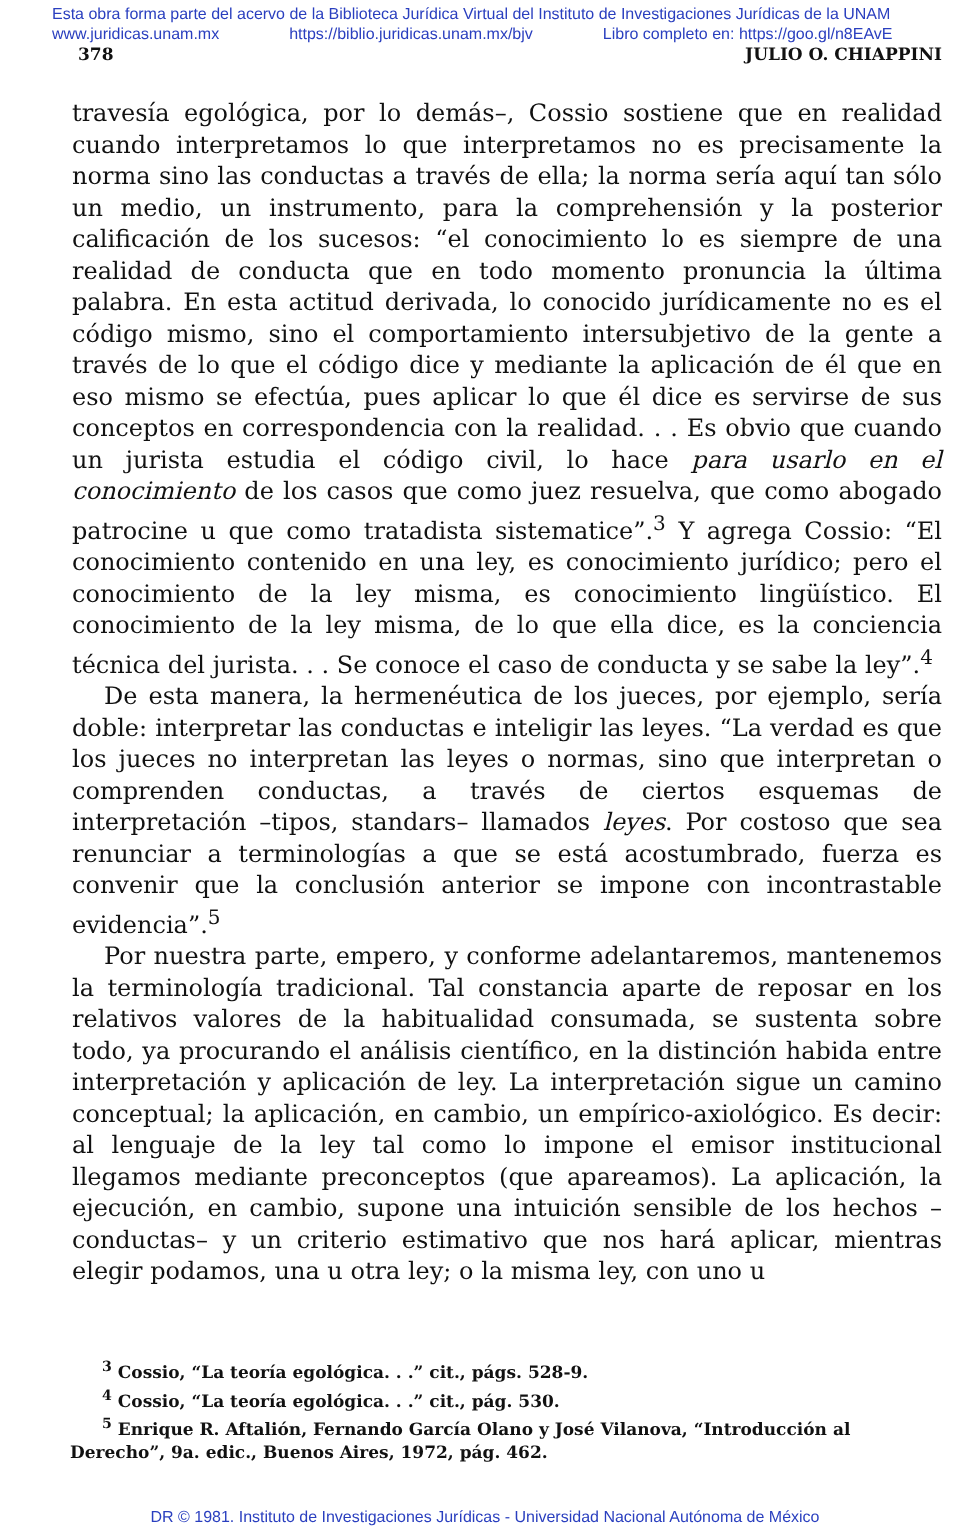Esta obra forma parte del acervo de la Biblioteca Jurídica Virtual del Instituto de Investigaciones Jurídicas de la UNAM
www.juridicas.unam.mx https://biblio.juridicas.unam.mx/bjv Libro completo en: https://goo.gl/n8EAvE
378 JULIO O. CHIAPPINI
travesía egológica, por lo demás–, Cossio sostiene que en realidad cuando interpretamos lo que interpretamos no es precisamente la norma sino las conductas a través de ella; la norma sería aquí tan sólo un medio, un instrumento, para la comprehensión y la posterior calificación de los sucesos: “el conocimiento lo es siempre de una realidad de conducta que en todo momento pronuncia la última palabra. En esta actitud derivada, lo conocido jurídicamente no es el código mismo, sino el comportamiento intersubjetivo de la gente a través de lo que el código dice y mediante la aplicación de él que en eso mismo se efectúa, pues aplicar lo que él dice es servirse de sus conceptos en correspondencia con la realidad. . . Es obvio que cuando un jurista estudia el código civil, lo hace para usarlo en el conocimiento de los casos que como juez resuelva, que como abogado patrocine u que como tratadista sistematice”.<sup>3</sup> Y agrega Cossio: “El conocimiento contenido en una ley, es conocimiento jurídico; pero el conocimiento de la ley misma, es conocimiento lingüístico. El conocimiento de la ley misma, de lo que ella dice, es la conciencia técnica del jurista. . . Se conoce el caso de conducta y se sabe la ley”.<sup>4</sup>
De esta manera, la hermenéutica de los jueces, por ejemplo, sería doble: interpretar las conductas e inteligir las leyes. “La verdad es que los jueces no interpretan las leyes o normas, sino que interpretan o comprenden conductas, a través de ciertos esquemas de interpretación –tipos, standars– llamados leyes. Por costoso que sea renunciar a terminologías a que se está acostumbrado, fuerza es convenir que la conclusión anterior se impone con incontrastable evidencia”.<sup>5</sup>
Por nuestra parte, empero, y conforme adelantaremos, mantenemos la terminología tradicional. Tal constancia aparte de reposar en los relativos valores de la habitualidad consumada, se sustenta sobre todo, ya procurando el análisis científico, en la distinción habida entre interpretación y aplicación de ley. La interpretación sigue un camino conceptual; la aplicación, en cambio, un empírico-axiológico. Es decir: al lenguaje de la ley tal como lo impone el emisor institucional llegamos mediante preconceptos (que apareamos). La aplicación, la ejecución, en cambio, supone una intuición sensible de los hechos –conductas– y un criterio estimativo que nos hará aplicar, mientras elegir podamos, una u otra ley; o la misma ley, con uno u
<sup>3</sup> Cossio, “La teoría egológica. . .” cit., págs. 528-9.
<sup>4</sup> Cossio, “La teoría egológica. . .” cit., pág. 530.
<sup>5</sup> Enrique R. Aftalión, Fernando García Olano y José Vilanova, “Introducción al Derecho”, 9a. edic., Buenos Aires, 1972, pág. 462.
DR © 1981. Instituto de Investigaciones Jurídicas - Universidad Nacional Autónoma de México